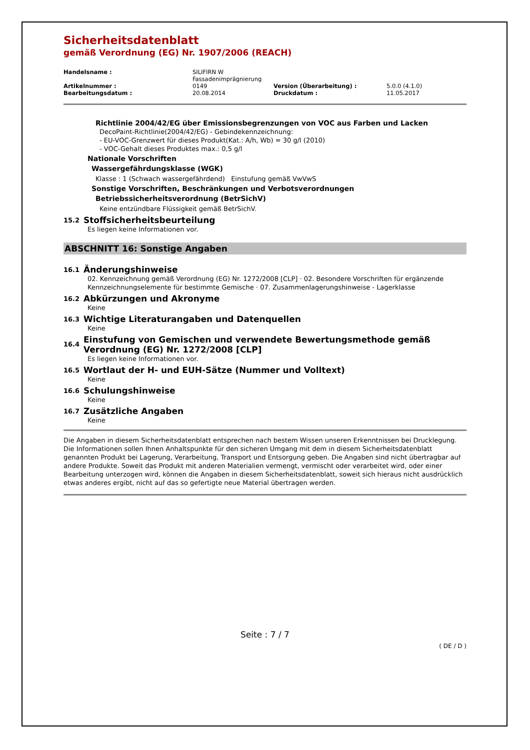Sicherheitsdatenblatt
gemäß Verordnung (EG) Nr. 1907/2006 (REACH)
| Handelsname : | SILIFIRN W Fassadenimprägnierung | | |
| Artikelnummer : | 0149 | Version (Überarbeitung) : | 5.0.0 (4.1.0) |
| Bearbeitungsdatum : | 20.08.2014 | Druckdatum : | 11.05.2017 |
Richtlinie 2004/42/EG über Emissionsbegrenzungen von VOC aus Farben und Lacken
DecoPaint-Richtlinie(2004/42/EG) - Gebindekennzeichnung:
- EU-VOC-Grenzwert für dieses Produkt(Kat.: A/h, Wb) = 30 g/l (2010)
- VOC-Gehalt dieses Produktes max.: 0,5 g/l
Nationale Vorschriften
Wassergefährdungsklasse (WGK)
Klasse : 1 (Schwach wassergefährdend) Einstufung gemäß VwVwS
Sonstige Vorschriften, Beschränkungen und Verbotsverordnungen
Betriebssicherheitsverordnung (BetrSichV)
Keine entzündbare Flüssigkeit gemäß BetrSichV.
15.2 Stoffsicherheitsbeurteilung
Es liegen keine Informationen vor.
ABSCHNITT 16: Sonstige Angaben
16.1 Änderungshinweise
02. Kennzeichnung gemäß Verordnung (EG) Nr. 1272/2008 [CLP] · 02. Besondere Vorschriften für ergänzende Kennzeichnungselemente für bestimmte Gemische · 07. Zusammenlagerungshinweise - Lagerklasse
16.2 Abkürzungen und Akronyme
Keine
16.3 Wichtige Literaturangaben und Datenquellen
Keine
16.4 Einstufung von Gemischen und verwendete Bewertungsmethode gemäß Verordnung (EG) Nr. 1272/2008 [CLP]
Es liegen keine Informationen vor.
16.5 Wortlaut der H- und EUH-Sätze (Nummer und Volltext)
Keine
16.6 Schulungshinweise
Keine
16.7 Zusätzliche Angaben
Keine
Die Angaben in diesem Sicherheitsdatenblatt entsprechen nach bestem Wissen unseren Erkenntnissen bei Drucklegung. Die Informationen sollen Ihnen Anhaltspunkte für den sicheren Umgang mit dem in diesem Sicherheitsdatenblatt genannten Produkt bei Lagerung, Verarbeitung, Transport und Entsorgung geben. Die Angaben sind nicht übertragbar auf andere Produkte. Soweit das Produkt mit anderen Materialien vermengt, vermischt oder verarbeitet wird, oder einer Bearbeitung unterzogen wird, können die Angaben in diesem Sicherheitsdatenblatt, soweit sich hieraus nicht ausdrücklich etwas anderes ergibt, nicht auf das so gefertigte neue Material übertragen werden.
Seite : 7 / 7
( DE / D )